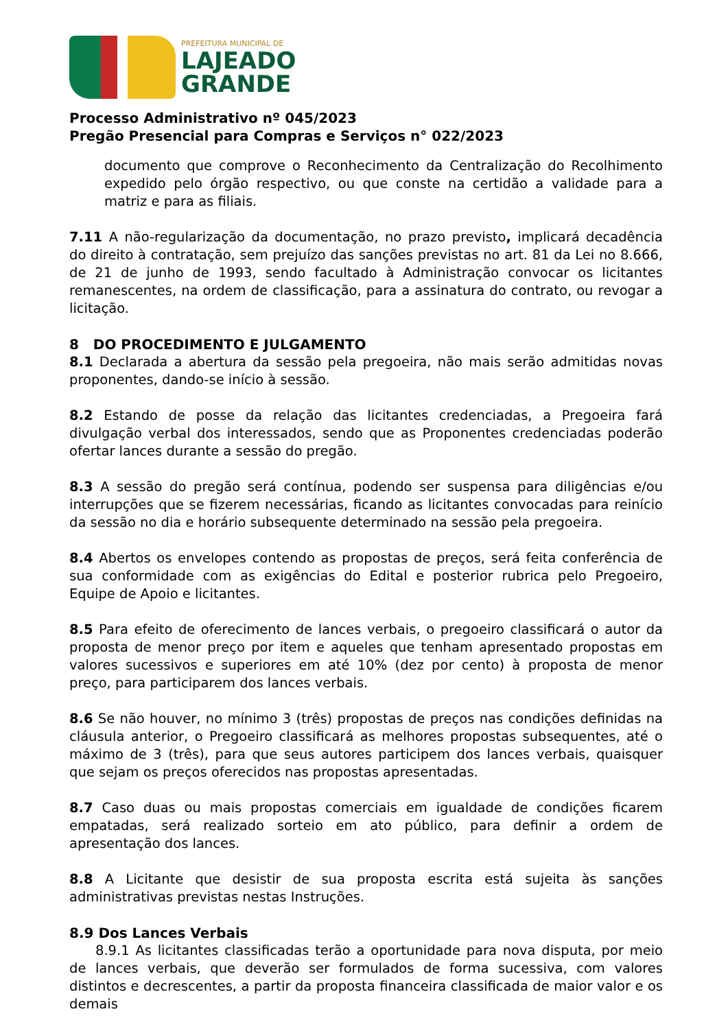PREFEITURA MUNICIPAL DE
LAJEADO
GRANDE
Processo Administrativo nº 045/2023
Pregão Presencial para Compras e Serviços n° 022/2023
documento que comprove o Reconhecimento da Centralização do Recolhimento expedido pelo órgão respectivo, ou que conste na certidão a validade para a matriz e para as filiais.
7.11 A não-regularização da documentação, no prazo previsto, implicará decadência do direito à contratação, sem prejuízo das sanções previstas no art. 81 da Lei no 8.666, de 21 de junho de 1993, sendo facultado à Administração convocar os licitantes remanescentes, na ordem de classificação, para a assinatura do contrato, ou revogar a licitação.
8 DO PROCEDIMENTO E JULGAMENTO
8.1 Declarada a abertura da sessão pela pregoeira, não mais serão admitidas novas proponentes, dando-se início à sessão.
8.2 Estando de posse da relação das licitantes credenciadas, a Pregoeira fará divulgação verbal dos interessados, sendo que as Proponentes credenciadas poderão ofertar lances durante a sessão do pregão.
8.3 A sessão do pregão será contínua, podendo ser suspensa para diligências e/ou interrupções que se fizerem necessárias, ficando as licitantes convocadas para reinício da sessão no dia e horário subsequente determinado na sessão pela pregoeira.
8.4 Abertos os envelopes contendo as propostas de preços, será feita conferência de sua conformidade com as exigências do Edital e posterior rubrica pelo Pregoeiro, Equipe de Apoio e licitantes.
8.5 Para efeito de oferecimento de lances verbais, o pregoeiro classificará o autor da proposta de menor preço por item e aqueles que tenham apresentado propostas em valores sucessivos e superiores em até 10% (dez por cento) à proposta de menor preço, para participarem dos lances verbais.
8.6 Se não houver, no mínimo 3 (três) propostas de preços nas condições definidas na cláusula anterior, o Pregoeiro classificará as melhores propostas subsequentes, até o máximo de 3 (três), para que seus autores participem dos lances verbais, quaisquer que sejam os preços oferecidos nas propostas apresentadas.
8.7 Caso duas ou mais propostas comerciais em igualdade de condições ficarem empatadas, será realizado sorteio em ato público, para definir a ordem de apresentação dos lances.
8.8 A Licitante que desistir de sua proposta escrita está sujeita às sanções administrativas previstas nestas Instruções.
8.9 Dos Lances Verbais
8.9.1 As licitantes classificadas terão a oportunidade para nova disputa, por meio de lances verbais, que deverão ser formulados de forma sucessiva, com valores distintos e decrescentes, a partir da proposta financeira classificada de maior valor e os demais